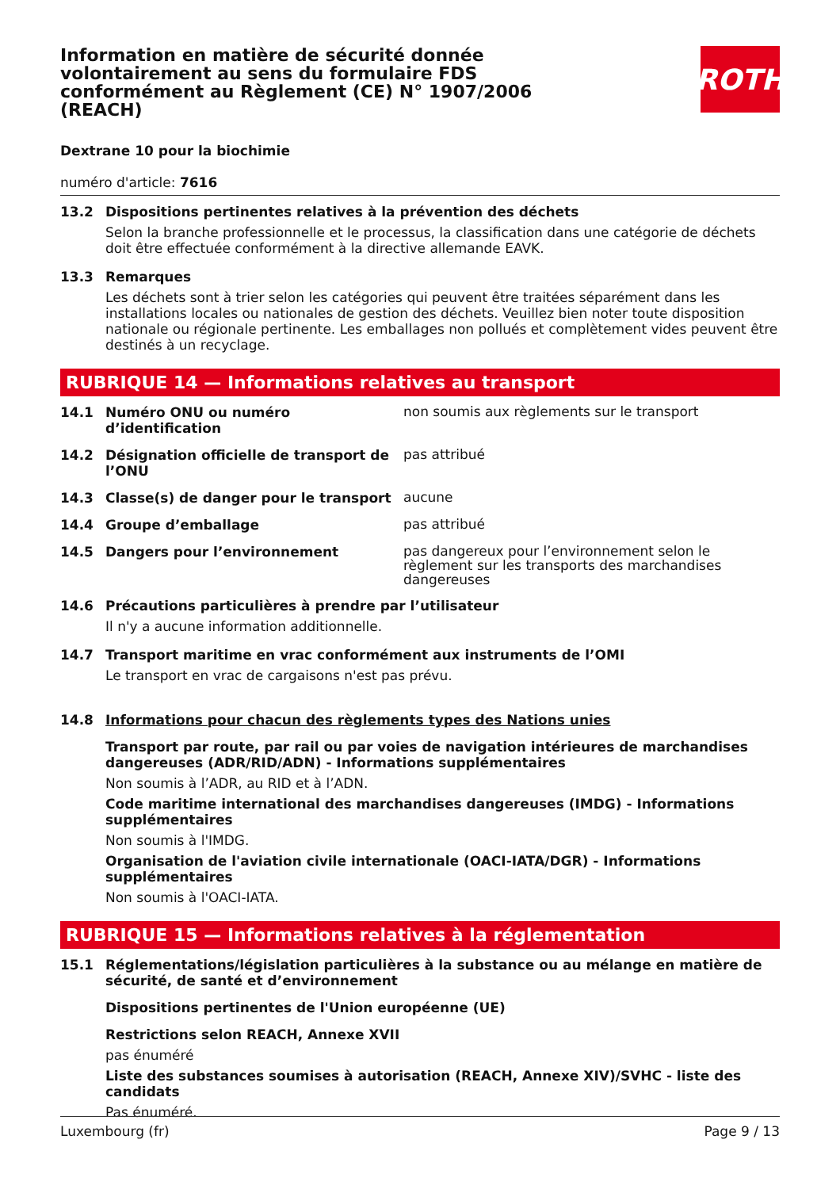Information en matière de sécurité donnée volontairement au sens du formulaire FDS conformément au Règlement (CE) N° 1907/2006 (REACH)
ROTH
Dextrane 10 pour la biochimie
numéro d'article: 7616
13.2 Dispositions pertinentes relatives à la prévention des déchets
Selon la branche professionnelle et le processus, la classification dans une catégorie de déchets doit être effectuée conformément à la directive allemande EAVK.
13.3 Remarques
Les déchets sont à trier selon les catégories qui peuvent être traitées séparément dans les installations locales ou nationales de gestion des déchets. Veuillez bien noter toute disposition nationale ou régionale pertinente. Les emballages non pollués et complètement vides peuvent être destinés à un recyclage.
RUBRIQUE 14 — Informations relatives au transport
14.1 Numéro ONU ou numéro d’identification
non soumis aux règlements sur le transport
14.2 Désignation officielle de transport de l’ONU
pas attribué
14.3 Classe(s) de danger pour le transport
aucune
14.4 Groupe d’emballage
pas attribué
14.5 Dangers pour l’environnement
pas dangereux pour l’environnement selon le règlement sur les transports des marchandises dangereuses
14.6 Précautions particulières à prendre par l’utilisateur
Il n'y a aucune information additionnelle.
14.7 Transport maritime en vrac conformément aux instruments de l’OMI
Le transport en vrac de cargaisons n'est pas prévu.
14.8 Informations pour chacun des règlements types des Nations unies
Transport par route, par rail ou par voies de navigation intérieures de marchandises dangereuses (ADR/RID/ADN) - Informations supplémentaires
Non soumis à l’ADR, au RID et à l’ADN.
Code maritime international des marchandises dangereuses (IMDG) - Informations supplémentaires
Non soumis à l'IMDG.
Organisation de l'aviation civile internationale (OACI-IATA/DGR) - Informations supplémentaires
Non soumis à l'OACI-IATA.
RUBRIQUE 15 — Informations relatives à la réglementation
15.1 Réglementations/législation particulières à la substance ou au mélange en matière de sécurité, de santé et d’environnement
Dispositions pertinentes de l'Union européenne (UE)
Restrictions selon REACH, Annexe XVII
pas énuméré
Liste des substances soumises à autorisation (REACH, Annexe XIV)/SVHC - liste des candidats
Pas énuméré.
Luxembourg (fr) Page 9 / 13